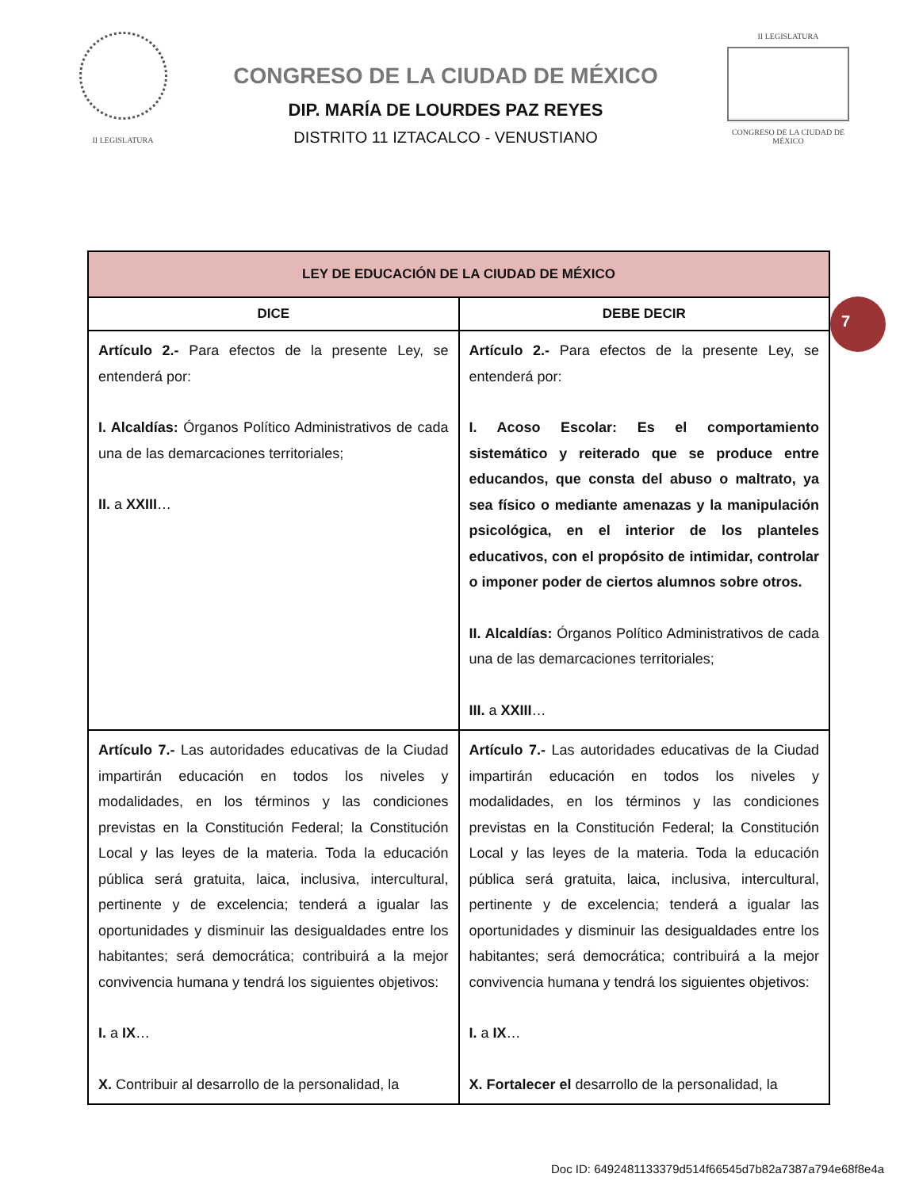II LEGISLATURA
CONGRESO DE LA CIUDAD DE MÉXICO
DIP. MARÍA DE LOURDES PAZ REYES
DISTRITO 11 IZTACALCO - VENUSTIANO
II LEGISLATURA
CONGRESO DE LA CIUDAD DE MÉXICO
| LEY DE EDUCACIÓN DE LA CIUDAD DE MÉXICO | |
| --- | --- |
| DICE | DEBE DECIR |
| Artículo 2.- Para efectos de la presente Ley, se entenderá por: I. Alcaldías: Órganos Político Administrativos de cada una de las demarcaciones territoriales; II. a XXIII … | Artículo 2.- Para efectos de la presente Ley, se entenderá por: I. Acoso Escolar: Es el comportamiento sistemático y reiterado que se produce entre educandos, que consta del abuso o maltrato, ya sea físico o mediante amenazas y la manipulación psicológica, en el interior de los planteles educativos, con el propósito de intimidar, controlar o imponer poder de ciertos alumnos sobre otros. II. Alcaldías: Órganos Político Administrativos de cada una de las demarcaciones territoriales; III. a XXIII … |
| Artículo 7.- Las autoridades educativas de la Ciudad impartirán educación en todos los niveles y modalidades, en los términos y las condiciones previstas en la Constitución Federal; la Constitución Local y las leyes de la materia. Toda la educación pública será gratuita, laica, inclusiva, intercultural, pertinente y de excelencia; tenderá a igualar las oportunidades y disminuir las desigualdades entre los habitantes; será democrática; contribuirá a la mejor convivencia humana y tendrá los siguientes objetivos: I. a IX … X. Contribuir al desarrollo de la personalidad, la | Artículo 7.- Las autoridades educativas de la Ciudad impartirán educación en todos los niveles y modalidades, en los términos y las condiciones previstas en la Constitución Federal; la Constitución Local y las leyes de la materia. Toda la educación pública será gratuita, laica, inclusiva, intercultural, pertinente y de excelencia; tenderá a igualar las oportunidades y disminuir las desigualdades entre los habitantes; será democrática; contribuirá a la mejor convivencia humana y tendrá los siguientes objetivos: I. a IX … X. Fortalecer el desarrollo de la personalidad, la |
7
Doc ID: 6492481133379d514f66545d7b82a7387a794e68f8e4a